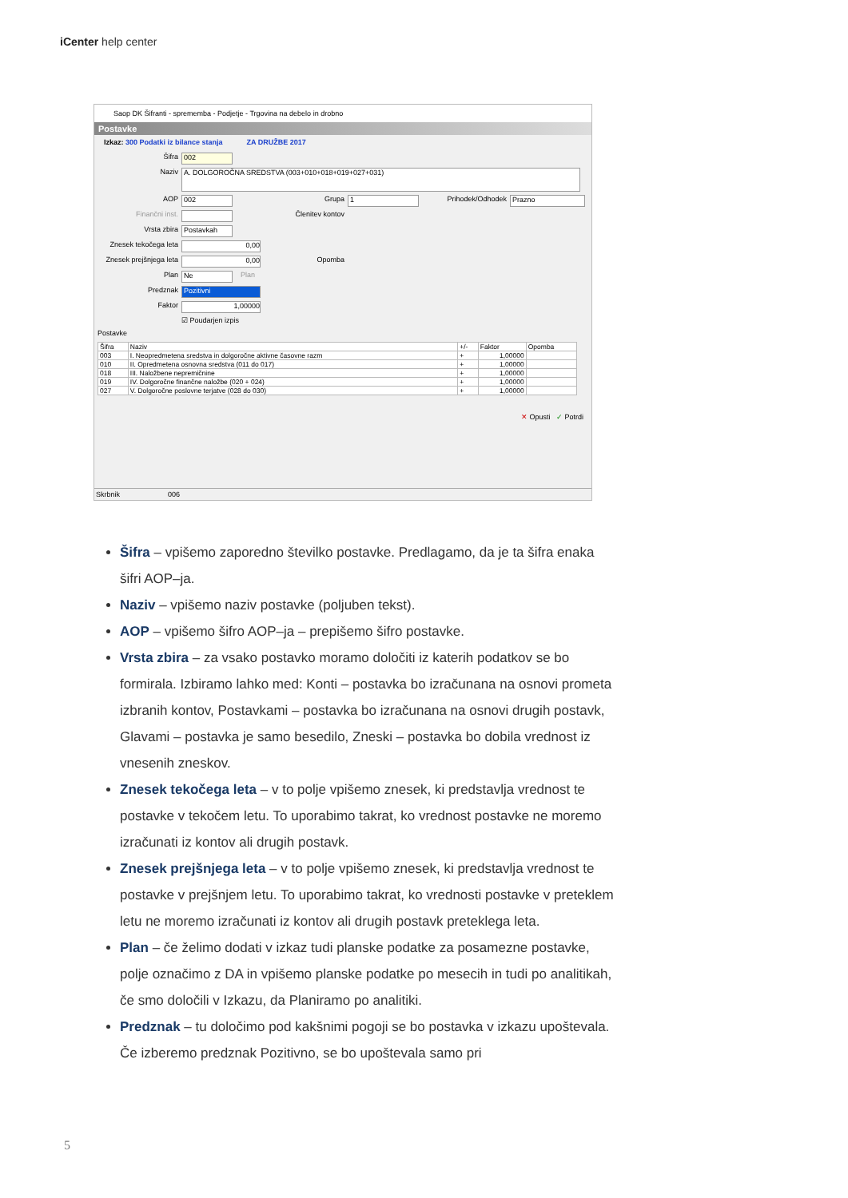iCenter help center
Saop DK Šifranti - sprememba - Podjetje - Trgovina na debelo in drobno
Postavke
Izkaz: 300 Podatki iz bilance stanja ZA DRUŽBE 2017
Šifra
002
Naziv
A. DOLGOROČNA SREDSTVA (003+010+018+019+027+031)
AOP
002
Grupa
1
Prihodek/Odhodek
Prazno
Finančni inst. Členitev kontov
Vrsta zbira
Postavkah
Znesek tekočega leta
0,00
Znesek prejšnjega leta
0,00
Opomba
Plan
Ne
Plan
Predznak
Pozitivni
Faktor
1,00000
☑ Poudarjen izpis
Postavke
| Šifra | Naziv | +/- | Faktor | Opomba |
| --- | --- | --- | --- | --- |
| 003 | I. Neopredmetena sredstva in dolgoročne aktivne časovne razm | + | 1,00000 | |
| 010 | II. Opredmetena osnovna sredstva (011 do 017) | + | 1,00000 | |
| 018 | III. Naložbene nepremičnine | + | 1,00000 | |
| 019 | IV. Dolgoročne finančne naložbe (020 + 024) | + | 1,00000 | |
| 027 | V. Dolgoročne poslovne terjatve (028 do 030) | + | 1,00000 | |
✕ Opusti ✓ Potrdi
Skrbnik 006
Šifra – vpišemo zaporedno številko postavke. Predlagamo, da je ta šifra enaka šifri AOP–ja.
Naziv – vpišemo naziv postavke (poljuben tekst).
AOP – vpišemo šifro AOP–ja – prepišemo šifro postavke.
Vrsta zbira – za vsako postavko moramo določiti iz katerih podatkov se bo formirala. Izbiramo lahko med: Konti – postavka bo izračunana na osnovi prometa izbranih kontov, Postavkami – postavka bo izračunana na osnovi drugih postavk, Glavami – postavka je samo besedilo, Zneski – postavka bo dobila vrednost iz vnesenih zneskov.
Znesek tekočega leta – v to polje vpišemo znesek, ki predstavlja vrednost te postavke v tekočem letu. To uporabimo takrat, ko vrednost postavke ne moremo izračunati iz kontov ali drugih postavk.
Znesek prejšnjega leta – v to polje vpišemo znesek, ki predstavlja vrednost te postavke v prejšnjem letu. To uporabimo takrat, ko vrednosti postavke v preteklem letu ne moremo izračunati iz kontov ali drugih postavk preteklega leta.
Plan – če želimo dodati v izkaz tudi planske podatke za posamezne postavke, polje označimo z DA in vpišemo planske podatke po mesecih in tudi po analitikah, če smo določili v Izkazu, da Planiramo po analitiki.
Predznak – tu določimo pod kakšnimi pogoji se bo postavka v izkazu upoštevala. Če izberemo predznak Pozitivno, se bo upoštevala samo pri
5